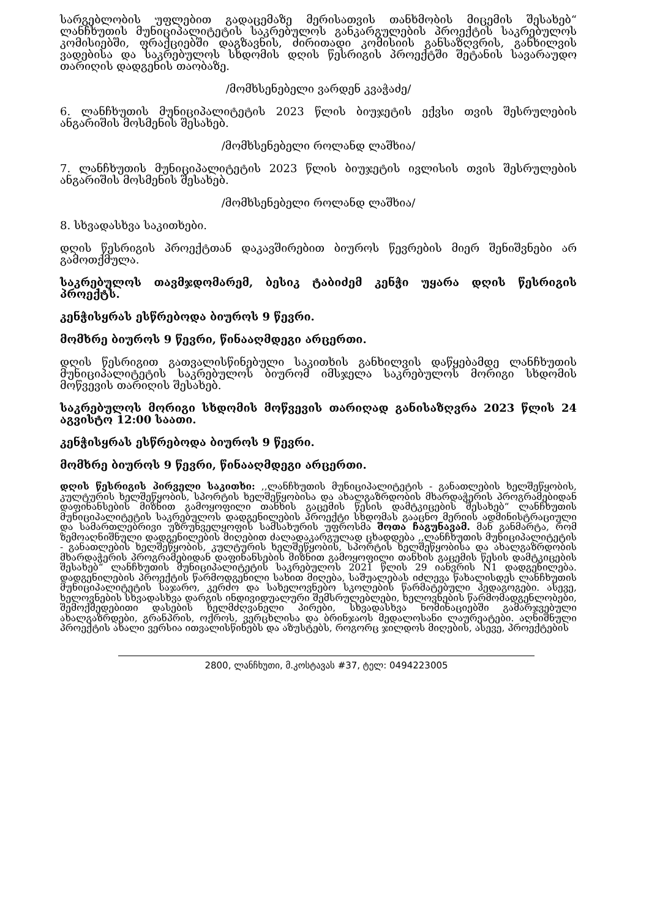სარგებლობის უფლებით გადაცემაზე მერისათვის თანხმობის მიცემის შესახებ“ ლანჩხუთის მუნიციპალიტეტის საკრებულოს განკარგულების პროექტის საკრებულოს კომისიებში, ფრაქციებში დაგზავნის, ძირითადი კომისიის განსაზღვრის, განხილვის ვადებისა და საკრებულოს სხდომის დღის წესრიგის პროექტში შეტანის სავარაუდო თარიღის დადგენის თაობაზე.
/მომხსენებელი ვარდენ კვაჭაძე/
6. ლანჩხუთის მუნიციპალიტეტის 2023 წლის ბიუჯეტის ექვსი თვის შესრულების ანგარიშის მოსმენის შესახებ.
/მომხსენებელი როლანდ ლაშხია/
7. ლანჩხუთის მუნიციპალიტეტის 2023 წლის ბიუჯეტის ივლისის თვის შესრულების ანგარიშის მოსმენის შესახებ.
/მომხსენებელი როლანდ ლაშხია/
8. სხვადასხვა საკითხები.
დღის წესრიგის პროექტთან დაკავშირებით ბიუროს წევრების მიერ შენიშვნები არ გამოთქმულა.
საკრებულოს თავმჯდომარემ, ბესიკ ტაბიძემ კენჭი უყარა დღის წესრიგის პროექტს.
კენჭისყრას ესწრებოდა ბიუროს 9 წევრი.
მომხრე ბიუროს 9 წევრი, წინააღმდეგი არცერთი.
დღის წესრიგით გათვალისწინებული საკითხის განხილვის დაწყებამდე ლანჩხუთის მუნიციპალიტეტის საკრებულოს ბიურომ იმსჯელა საკრებულოს მორიგი სხდომის მოწვევის თარიღის შესახებ.
საკრებულოს მორიგი სხდომის მოწვევის თარიღად განისაზღვრა 2023 წლის 24 აგვისტო 12:00 საათი.
კენჭისყრას ესწრებოდა ბიუროს 9 წევრი.
მომხრე ბიუროს 9 წევრი, წინააღმდეგი არცერთი.
დღის წესრიგის პირველი საკითხი: ,,ლანჩხუთის მუნიციპალიტეტის - განათლების ხელშეწყობის, კულტურის ხელშეწყობის, სპორტის ხელშეწყობისა და ახალგაზრდობის მხარდაჭერის პროგრამებიდან დაფინანსების მიზნით გამოყოფილი თანხის გაცემის წესის დამტკიცების შესახებ“ ლანჩხუთის მუნიციპალიტეტის საკრებულოს დადგენილების პროექტი სხდომას გააცნო მერიის ადმინისტრაციული და სამართლებრივი უზრუნველყოფის სამსახურის უფროსმა შოთა ჩაგუნავამ. მან განმარტა, რომ ზემოაღნიშნული დადგენილების მიღებით ძალადაკარგულად ცხადდება ,,ლანჩხუთის მუნიციპალიტეტის - განათლების ხელშეწყობის, კულტურის ხელშეწყობის, სპორტის ხელშეწყობისა და ახალგაზრდობის მხარდაჭერის პროგრამებიდან დაფინანსების მიზნით გამოყოფილი თანხის გაცემის წესის დამტკიცების შესახებ“ ლანჩხუთის მუნიციპალიტეტის საკრებულოს 2021 წლის 29 იანვრის N1 დადგენილება. დადგენილების პროექტის წარმოდგენილი სახით მიღება, საშუალებას იძლევა წახალისდეს ლანჩხუთის მუნიციპალიტეტის საჯარო, კერძო და სახელოვნებო სკოლების წარმატებული პედაგოგები. ასევე, ხელოვნების სხვადასხვა დარგის ინდივიდუალური შემსრულებლები, ხელოვნების წარმომადგენლობები, შემოქმედებითი დასების ხელმძღვანელი პირები, სხვადასხვა ნომინაციებში გამარჯვებული ახალგაზრდები, გრანპრის, ოქროს, ვერცხლისა და ბრინჯაოს მედალოსანი ლაურეატები. აღნიშნული პროექტის ახალი ვერსია ითვალისწინებს და აზუსტებს, როგორც ჯილდოს მიღების, ასევე, პროექტების
2800, ლანჩხუთი, მ.კოსტავას #37, ტელ: 0494223005